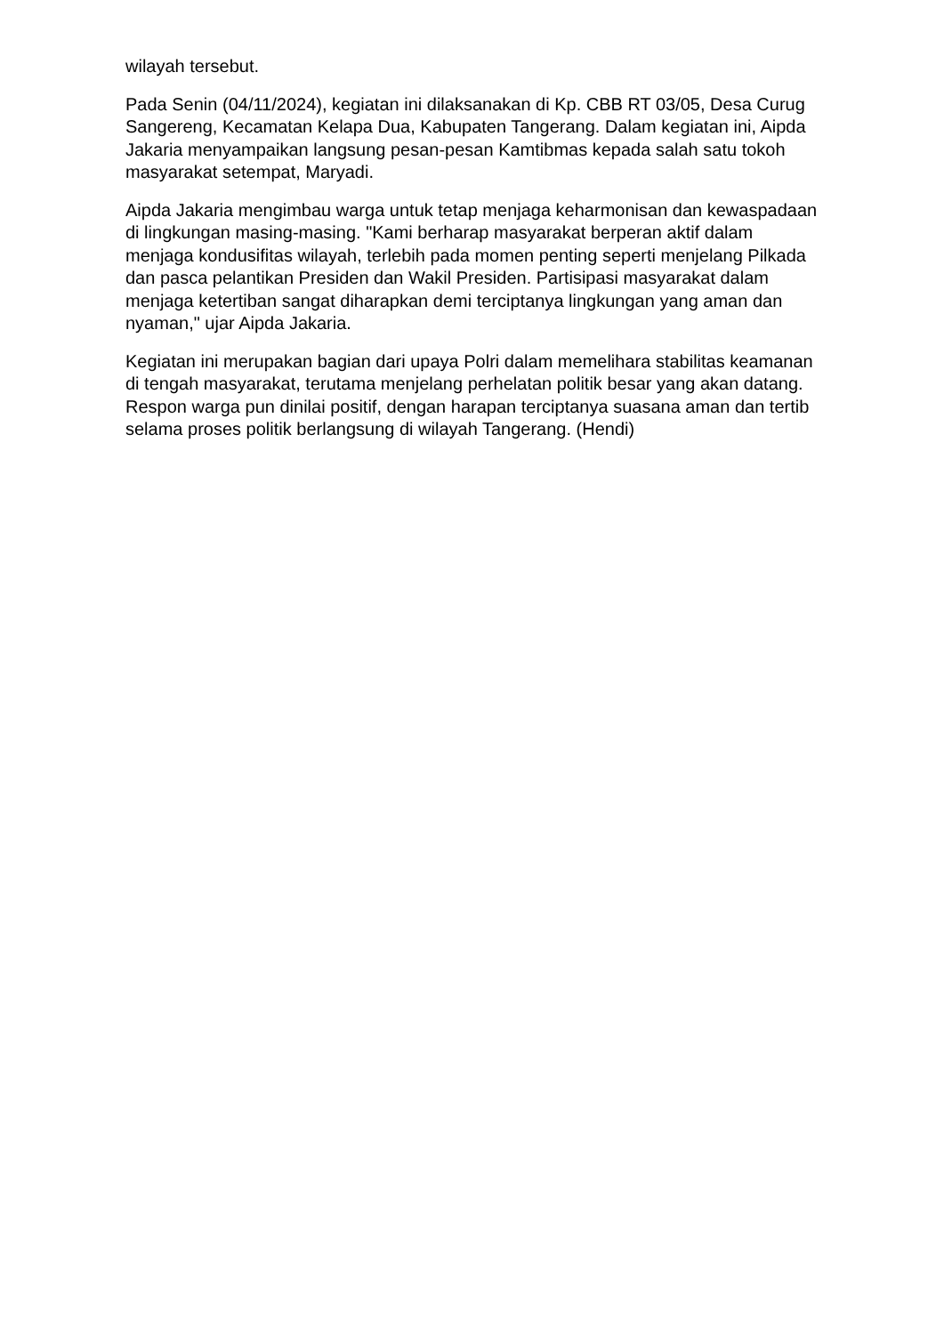wilayah tersebut.
Pada Senin (04/11/2024), kegiatan ini dilaksanakan di Kp. CBB RT 03/05, Desa Curug Sangereng, Kecamatan Kelapa Dua, Kabupaten Tangerang. Dalam kegiatan ini, Aipda Jakaria menyampaikan langsung pesan-pesan Kamtibmas kepada salah satu tokoh masyarakat setempat, Maryadi.
Aipda Jakaria mengimbau warga untuk tetap menjaga keharmonisan dan kewaspadaan di lingkungan masing-masing. "Kami berharap masyarakat berperan aktif dalam menjaga kondusifitas wilayah, terlebih pada momen penting seperti menjelang Pilkada dan pasca pelantikan Presiden dan Wakil Presiden. Partisipasi masyarakat dalam menjaga ketertiban sangat diharapkan demi terciptanya lingkungan yang aman dan nyaman," ujar Aipda Jakaria.
Kegiatan ini merupakan bagian dari upaya Polri dalam memelihara stabilitas keamanan di tengah masyarakat, terutama menjelang perhelatan politik besar yang akan datang. Respon warga pun dinilai positif, dengan harapan terciptanya suasana aman dan tertib selama proses politik berlangsung di wilayah Tangerang. (Hendi)